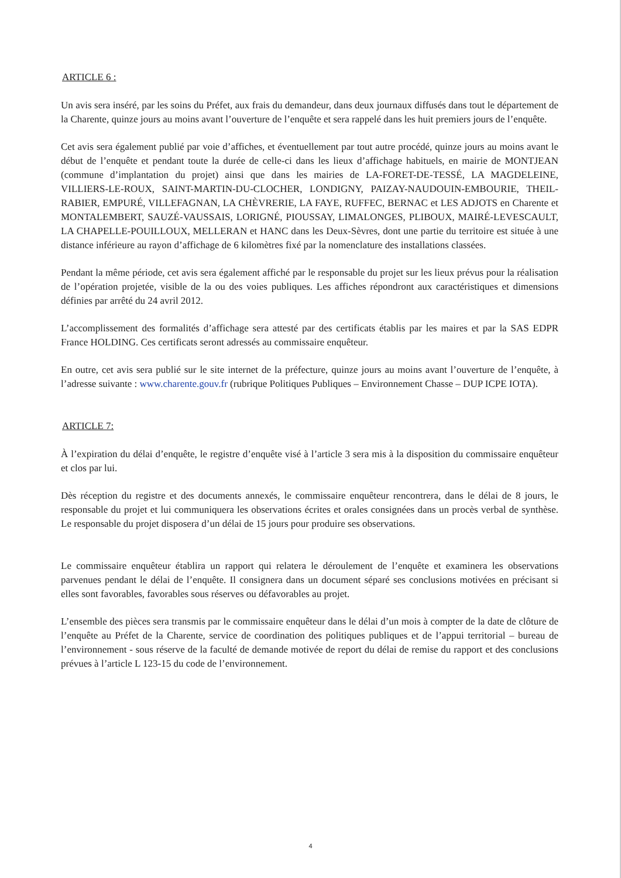ARTICLE 6 :
Un avis sera inséré, par les soins du Préfet, aux frais du demandeur, dans deux journaux diffusés dans tout le département de la Charente, quinze jours au moins avant l’ouverture de l’enquête et sera rappelé dans les huit premiers jours de l’enquête.
Cet avis sera également publié par voie d’affiches, et éventuellement par tout autre procédé, quinze jours au moins avant le début de l’enquête et pendant toute la durée de celle-ci dans les lieux d’affichage habituels, en mairie de MONTJEAN (commune d’implantation du projet) ainsi que dans les mairies de LA-FORET-DE-TESSÉ, LA MAGDELEINE, VILLIERS-LE-ROUX, SAINT-MARTIN-DU-CLOCHER, LONDIGNY, PAIZAY-NAUDOUIN-EMBOURIE, THEIL-RABIER, EMPURÉ, VILLEFAGNAN, LA CHÈVRERIE, LA FAYE, RUFFEC, BERNAC et LES ADJOTS en Charente et MONTALEMBERT, SAUZÉ-VAUSSAIS, LORIGNÉ, PIOUSSAY, LIMALONGES, PLIBOUX, MAIRÉ-LEVESCAULT, LA CHAPELLE-POUILLOUX, MELLERAN et HANC dans les Deux-Sèvres, dont une partie du territoire est située à une distance inférieure au rayon d’affichage de 6 kilomètres fixé par la nomenclature des installations classées.
Pendant la même période, cet avis sera également affiché par le responsable du projet sur les lieux prévus pour la réalisation de l’opération projetée, visible de la ou des voies publiques. Les affiches répondront aux caractéristiques et dimensions définies par arrêté du 24 avril 2012.
L’accomplissement des formalités d’affichage sera attesté par des certificats établis par les maires et par la SAS EDPR France HOLDING. Ces certificats seront adressés au commissaire enquêteur.
En outre, cet avis sera publié sur le site internet de la préfecture, quinze jours au moins avant l’ouverture de l’enquête, à l’adresse suivante : www.charente.gouv.fr (rubrique Politiques Publiques – Environnement Chasse – DUP ICPE IOTA).
ARTICLE 7:
À l’expiration du délai d’enquête, le registre d’enquête visé à l’article 3 sera mis à la disposition du commissaire enquêteur et clos par lui.
Dès réception du registre et des documents annexés, le commissaire enquêteur rencontrera, dans le délai de 8 jours, le responsable du projet et lui communiquera les observations écrites et orales consignées dans un procès verbal de synthèse. Le responsable du projet disposera d’un délai de 15 jours pour produire ses observations.
Le commissaire enquêteur établira un rapport qui relatera le déroulement de l’enquête et examinera les observations parvenues pendant le délai de l’enquête. Il consignera dans un document séparé ses conclusions motivées en précisant si elles sont favorables, favorables sous réserves ou défavorables au projet.
L’ensemble des pièces sera transmis par le commissaire enquêteur dans le délai d’un mois à compter de la date de clôture de l’enquête au Préfet de la Charente, service de coordination des politiques publiques et de l’appui territorial – bureau de l’environnement - sous réserve de la faculté de demande motivée de report du délai de remise du rapport et des conclusions prévues à l’article L 123-15 du code de l’environnement.
4